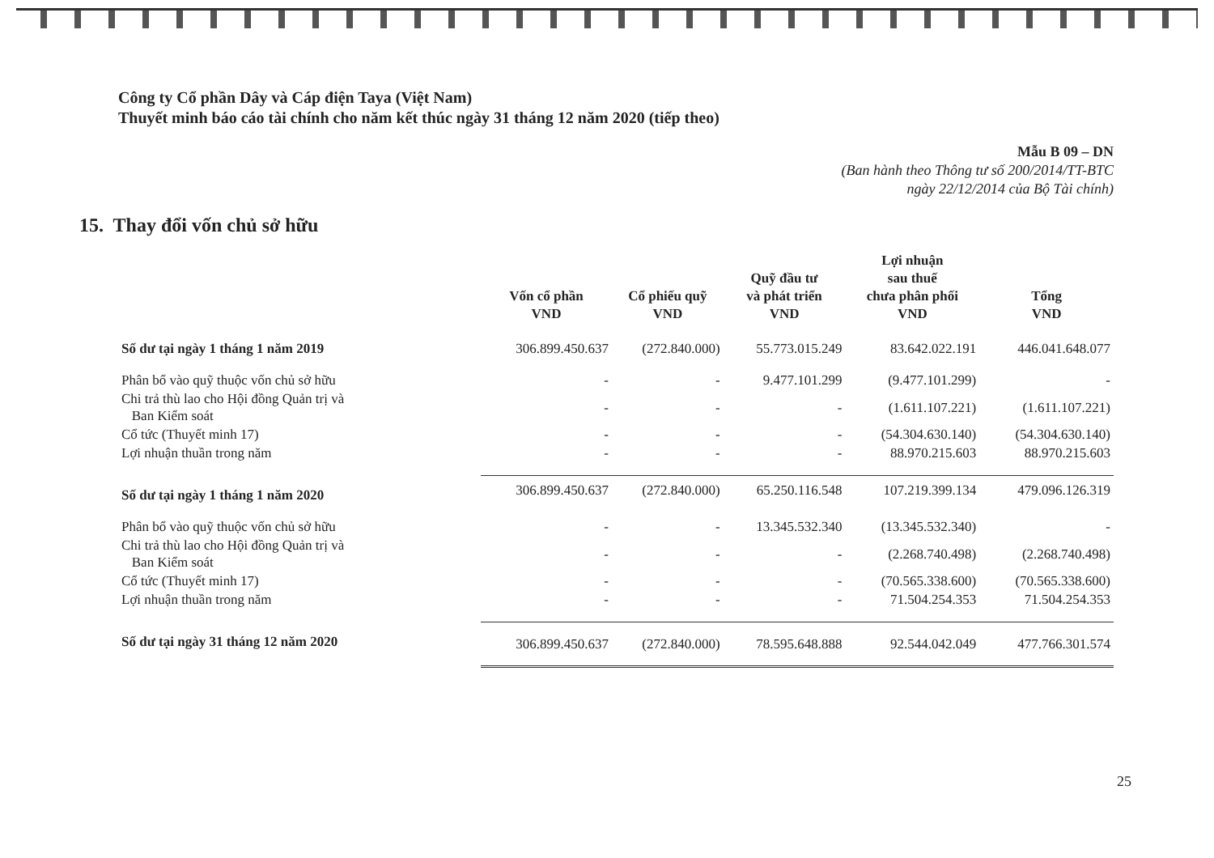Công ty Cổ phần Dây và Cáp điện Taya (Việt Nam)
Thuyết minh báo cáo tài chính cho năm kết thúc ngày 31 tháng 12 năm 2020 (tiếp theo)
Mẫu B 09 – DN
(Ban hành theo Thông tư số 200/2014/TT-BTC
ngày 22/12/2014 của Bộ Tài chính)
15. Thay đổi vốn chủ sở hữu
| | Vốn cổ phần VND | Cổ phiếu quỹ VND | Quỹ đầu tư và phát triển VND | Lợi nhuận sau thuế chưa phân phối VND | Tổng VND |
| --- | --- | --- | --- | --- | --- |
| Số dư tại ngày 1 tháng 1 năm 2019 | 306.899.450.637 | (272.840.000) | 55.773.015.249 | 83.642.022.191 | 446.041.648.077 |
| Phân bổ vào quỹ thuộc vốn chủ sở hữu | - | - | 9.477.101.299 | (9.477.101.299) | - |
| Chi trả thù lao cho Hội đồng Quản trị và Ban Kiểm soát | - | - | - | (1.611.107.221) | (1.611.107.221) |
| Cổ tức (Thuyết minh 17) | - | - | - | (54.304.630.140) | (54.304.630.140) |
| Lợi nhuận thuần trong năm | - | - | - | 88.970.215.603 | 88.970.215.603 |
| Số dư tại ngày 1 tháng 1 năm 2020 | 306.899.450.637 | (272.840.000) | 65.250.116.548 | 107.219.399.134 | 479.096.126.319 |
| Phân bổ vào quỹ thuộc vốn chủ sở hữu | - | - | 13.345.532.340 | (13.345.532.340) | - |
| Chi trả thù lao cho Hội đồng Quản trị và Ban Kiểm soát | - | - | - | (2.268.740.498) | (2.268.740.498) |
| Cổ tức (Thuyết minh 17) | - | - | - | (70.565.338.600) | (70.565.338.600) |
| Lợi nhuận thuần trong năm | - | - | - | 71.504.254.353 | 71.504.254.353 |
| Số dư tại ngày 31 tháng 12 năm 2020 | 306.899.450.637 | (272.840.000) | 78.595.648.888 | 92.544.042.049 | 477.766.301.574 |
25